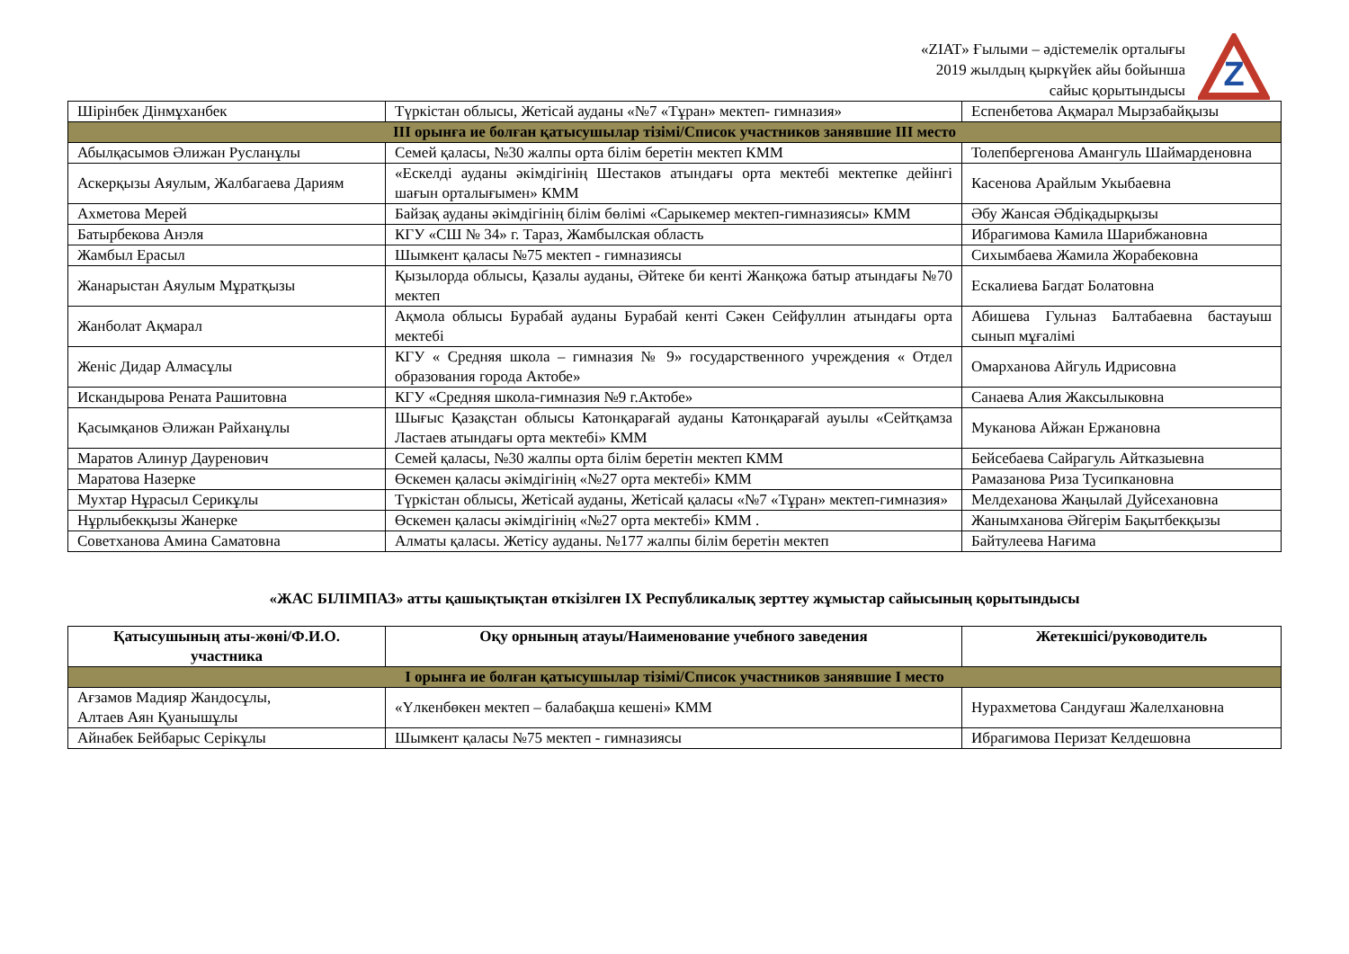«ZIAT» Ғылыми – әдістемелік орталығы
2019 жылдың қыркүйек айы бойынша
сайыс қорытындысы
Z
| Шірінбек Дінмұханбек | Түркістан облысы, Жетісай ауданы «№7 «Тұран» мектеп- гимназия» | Еспенбетова Ақмарал Мырзабайқызы |
| III орынға ие болған қатысушылар тізімі/Список участников занявшие III место | | |
| Абылқасымов Әлижан Русланұлы | Семей қаласы, №30 жалпы орта білім беретін мектеп КММ | Толепбергенова Амангуль Шаймарденовна |
| Аскерқызы Аяулым, Жалбагаева Дариям | «Ескелді ауданы әкімдігінің Шестаков атындағы орта мектебі мектепке дейінгі шағын орталығымен» КММ | Касенова Арайлым Укыбаевна |
| Ахметова Мерей | Байзақ ауданы әкімдігінің білім бөлімі «Сарыкемер мектеп-гимназиясы» КММ | Әбу Жансая Әбдіқадырқызы |
| Батырбекова Анэля | КГУ «СШ № 34» г. Тараз, Жамбылская область | Ибрагимова Камила Шарибжановна |
| Жамбыл Ерасыл | Шымкент қаласы №75 мектеп - гимназиясы | Сихымбаева Жамила Жорабековна |
| Жанарыстан Аяулым Мұратқызы | Қызылорда облысы, Қазалы ауданы, Әйтеке би кенті Жанқожа батыр атындағы №70 мектеп | Ескалиева Багдат Болатовна |
| Жанболат Ақмарал | Ақмола облысы Бурабай ауданы Бурабай кенті Сәкен Сейфуллин атындағы орта мектебі | Абишева Гульназ Балтабаевна бастауыш сынып мұғалімі |
| Женіс Дидар Алмасұлы | КГУ « Средняя школа – гимназия № 9» государственного учреждения « Отдел образования города Актобе» | Омарханова Айгуль Идрисовна |
| Искандырова Рената Рашитовна | КГУ «Средняя школа-гимназия №9 г.Актобе» | Санаева Алия Жаксылыковна |
| Қасымқанов Әлижан Райханұлы | Шығыс Қазақстан облысы Катонқарағай ауданы Катонқарағай ауылы «Сейтқамза Ластаев атындағы орта мектебі» КММ | Муканова Айжан Ержановна |
| Маратов Алинур Дауренович | Семей қаласы, №30 жалпы орта білім беретін мектеп КММ | Бейсебаева Сайрагуль Айтказыевна |
| Маратова Назерке | Өскемен қаласы әкімдігінің «№27 орта мектебі» КММ | Рамазанова Риза Тусипкановна |
| Мухтар Нұрасыл Серикұлы | Түркістан облысы, Жетісай ауданы, Жетісай қаласы «№7 «Тұран» мектеп-гимназия» | Мелдеханова Жаңылай Дуйсехановна |
| Нұрлыбекқызы Жанерке | Өскемен қаласы әкімдігінің «№27 орта мектебі» КММ . | Жанымханова Әйгерім Бақытбекқызы |
| Советханова Амина Саматовна | Алматы қаласы. Жетісу ауданы. №177 жалпы білім беретін мектеп | Байтулеева Нағима |
«ЖАС БІЛІМПАЗ» атты қашықтықтан өткізілген IX Республикалық зерттеу жұмыстар сайысының қорытындысы
| Қатысушының аты-жөні/Ф.И.О. участника | Оқу орнының атауы/Наименование учебного заведения | Жетекшісі/руководитель |
| --- | --- | --- |
| I орынға ие болған қатысушылар тізімі/Список участников занявшие I место | | |
| Ағзамов Мадияр Жандосұлы, Алтаев Аян Қуанышұлы | «Үлкенбөкен мектеп – балабақша кешені» КММ | Нурахметова Сандуғаш Жалелхановна |
| Айнабек Бейбарыс Серікұлы | Шымкент қаласы №75 мектеп - гимназиясы | Ибрагимова Перизат Келдешовна |